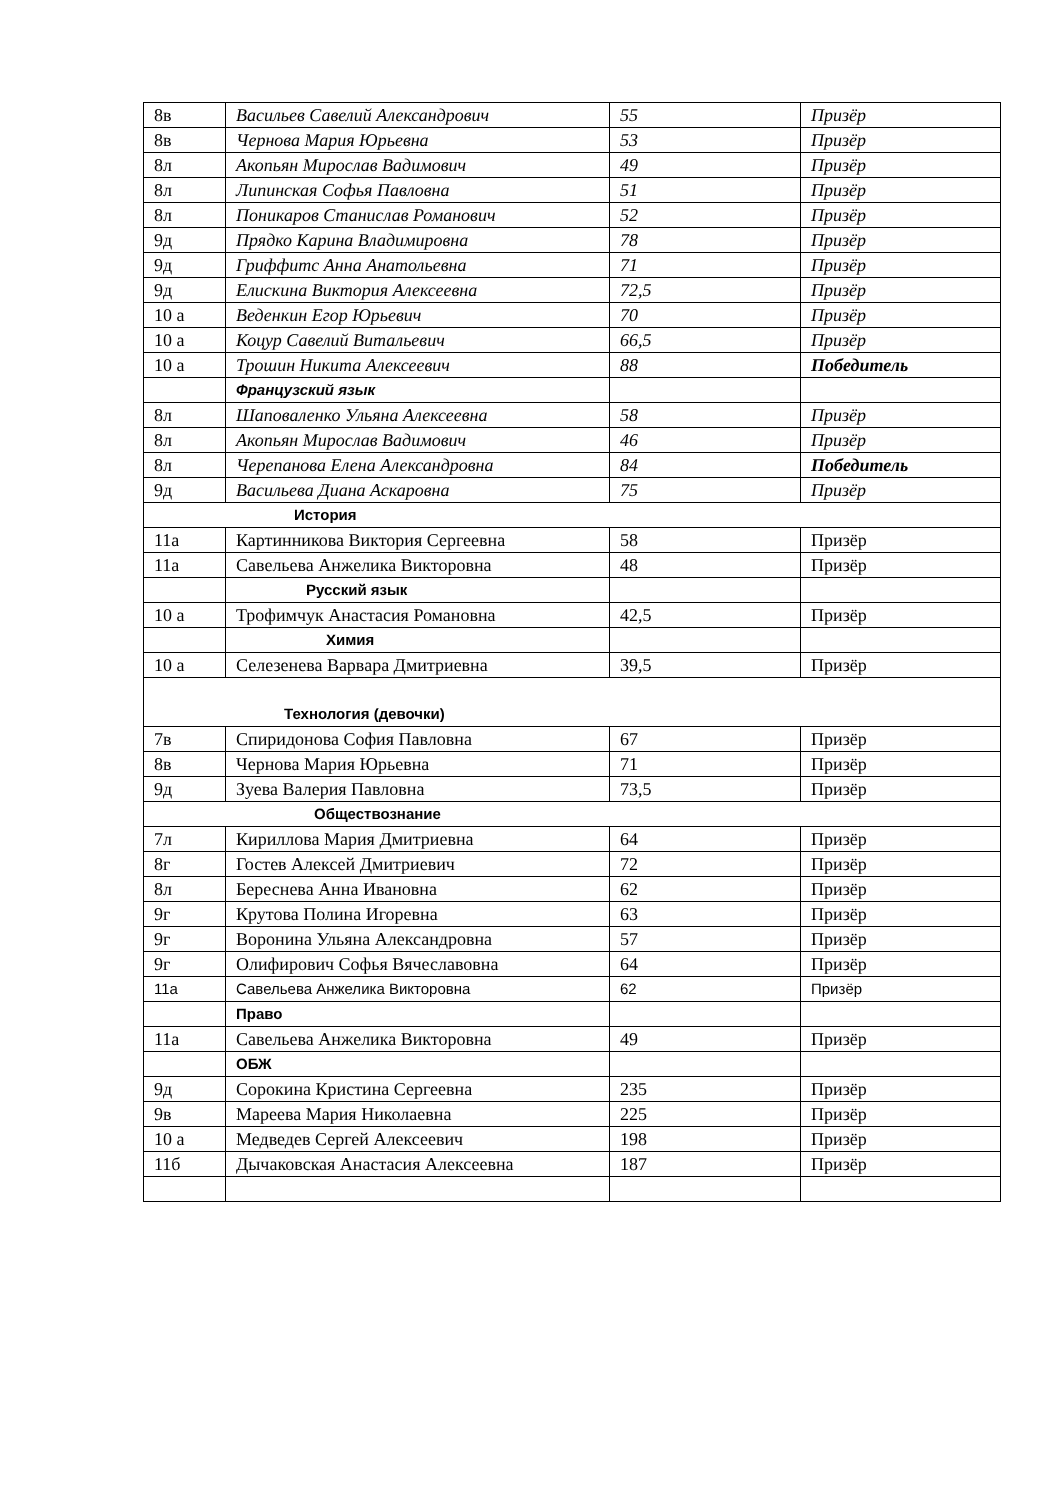| 8в | Васильев Савелий Александрович | 55 | Призёр |
| 8в | Чернова Мария Юрьевна | 53 | Призёр |
| 8л | Акопьян Мирослав Вадимович | 49 | Призёр |
| 8л | Липинская Софья Павловна | 51 | Призёр |
| 8л | Поникаров Станислав Романович | 52 | Призёр |
| 9д | Прядко Карина Владимировна | 78 | Призёр |
| 9д | Гриффитс Анна Анатольевна | 71 | Призёр |
| 9д | Елискина Виктория Алексеевна | 72,5 | Призёр |
| 10 а | Веденкин Егор Юрьевич | 70 | Призёр |
| 10 а | Коцур Савелий Витальевич | 66,5 | Призёр |
| 10 а | Трошин Никита Алексеевич | 88 | Победитель |
| | Французский язык | | |
| 8л | Шаповаленко Ульяна Алексеевна | 58 | Призёр |
| 8л | Акопьян Мирослав Вадимович | 46 | Призёр |
| 8л | Черепанова Елена Александровна | 84 | Победитель |
| 9д | Васильева Диана Аскаровна | 75 | Призёр |
| История | | | |
| 11а | Картинникова Виктория Сергеевна | 58 | Призёр |
| 11а | Савельева Анжелика Викторовна | 48 | Призёр |
| | Русский язык | | |
| 10 а | Трофимчук Анастасия Романовна | 42,5 | Призёр |
| | Химия | | |
| 10 а | Селезенева Варвара Дмитриевна | 39,5 | Призёр |
| Технология (девочки) | | | |
| 7в | Спиридонова София Павловна | 67 | Призёр |
| 8в | Чернова Мария Юрьевна | 71 | Призёр |
| 9д | Зуева Валерия Павловна | 73,5 | Призёр |
| Обществознание | | | |
| 7л | Кириллова Мария Дмитриевна | 64 | Призёр |
| 8г | Гостев Алексей Дмитриевич | 72 | Призёр |
| 8л | Береснева Анна Ивановна | 62 | Призёр |
| 9г | Крутова Полина Игоревна | 63 | Призёр |
| 9г | Воронина Ульяна Александровна | 57 | Призёр |
| 9г | Олифирович Софья Вячеславовна | 64 | Призёр |
| 11а | Савельева Анжелика Викторовна | 62 | Призёр |
| | Право | | |
| 11а | Савельева Анжелика Викторовна | 49 | Призёр |
| | ОБЖ | | |
| 9д | Сорокина Кристина Сергеевна | 235 | Призёр |
| 9в | Мареева Мария Николаевна | 225 | Призёр |
| 10 а | Медведев Сергей Алексеевич | 198 | Призёр |
| 11б | Дычаковская Анастасия Алексеевна | 187 | Призёр |